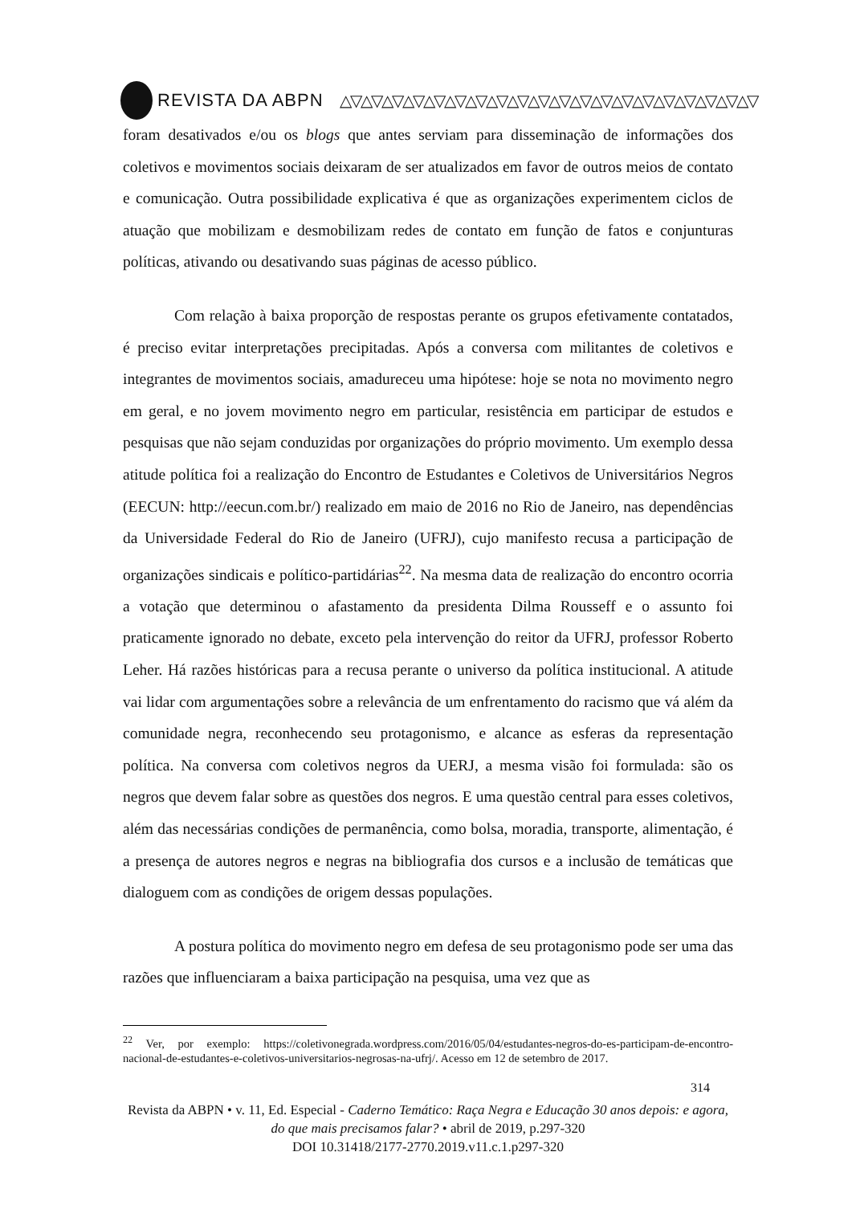REVISTA DA ABPN △▽△▽△▽△▽△▽△▽△▽△▽△▽△▽△▽△▽△▽△▽△▽△▽△▽△▽△▽△▽
foram desativados e/ou os blogs que antes serviam para disseminação de informações dos coletivos e movimentos sociais deixaram de ser atualizados em favor de outros meios de contato e comunicação. Outra possibilidade explicativa é que as organizações experimentem ciclos de atuação que mobilizam e desmobilizam redes de contato em função de fatos e conjunturas políticas, ativando ou desativando suas páginas de acesso público.
Com relação à baixa proporção de respostas perante os grupos efetivamente contatados, é preciso evitar interpretações precipitadas. Após a conversa com militantes de coletivos e integrantes de movimentos sociais, amadureceu uma hipótese: hoje se nota no movimento negro em geral, e no jovem movimento negro em particular, resistência em participar de estudos e pesquisas que não sejam conduzidas por organizações do próprio movimento. Um exemplo dessa atitude política foi a realização do Encontro de Estudantes e Coletivos de Universitários Negros (EECUN: http://eecun.com.br/) realizado em maio de 2016 no Rio de Janeiro, nas dependências da Universidade Federal do Rio de Janeiro (UFRJ), cujo manifesto recusa a participação de organizações sindicais e político-partidárias<sup>22</sup>. Na mesma data de realização do encontro ocorria a votação que determinou o afastamento da presidenta Dilma Rousseff e o assunto foi praticamente ignorado no debate, exceto pela intervenção do reitor da UFRJ, professor Roberto Leher. Há razões históricas para a recusa perante o universo da política institucional. A atitude vai lidar com argumentações sobre a relevância de um enfrentamento do racismo que vá além da comunidade negra, reconhecendo seu protagonismo, e alcance as esferas da representação política. Na conversa com coletivos negros da UERJ, a mesma visão foi formulada: são os negros que devem falar sobre as questões dos negros. E uma questão central para esses coletivos, além das necessárias condições de permanência, como bolsa, moradia, transporte, alimentação, é a presença de autores negros e negras na bibliografia dos cursos e a inclusão de temáticas que dialoguem com as condições de origem dessas populações.
A postura política do movimento negro em defesa de seu protagonismo pode ser uma das razões que influenciaram a baixa participação na pesquisa, uma vez que as
<sup>22</sup> Ver, por exemplo: https://coletivonegrada.wordpress.com/2016/05/04/estudantes-negros-do-es-participam-de-encontro-nacional-de-estudantes-e-coletivos-universitarios-negrosas-na-ufrj/. Acesso em 12 de setembro de 2017.
314
Revista da ABPN • v. 11, Ed. Especial - Caderno Temático: Raça Negra e Educação 30 anos depois: e agora, do que mais precisamos falar? • abril de 2019, p.297-320
DOI 10.31418/2177-2770.2019.v11.c.1.p297-320